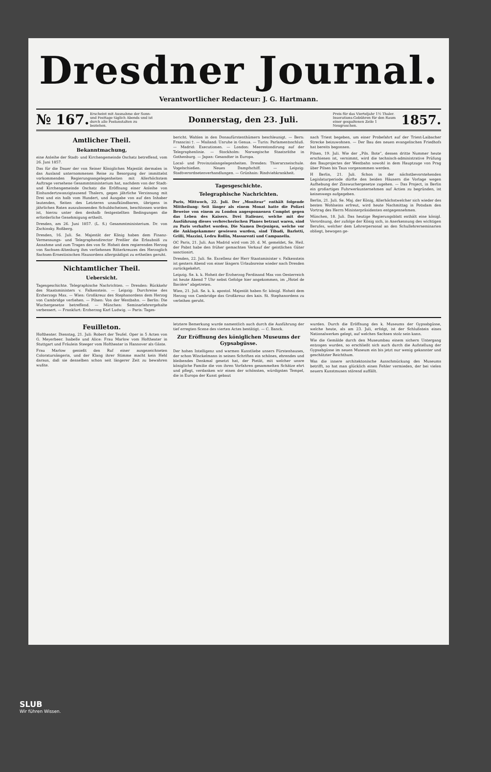Dresdner Journal.
Verantwortlicher Redacteur: J. G. Hartmann.
№ 167.
Erscheint mit Ausnahme der Sonn- und Festtage täglich Abends und ist durch alle Postanstalten zu beziehen.
Donnerstag, den 23. Juli.
Preis für das Vierteljahr 1½ Thaler. Inserations-Gebühren für den Raum einer gespaltenen Zeile 1 Neugroschen.
1857.
Amtlicher Theil.
Bekanntmachung,
eine Anleihe der Stadt- und Kirchengemeinde Oschatz betreffend, vom 26. Juni 1857.
Das für die Dauer der von Seiner Königlichen Majestät dermalen in das Ausland unternommenen Reise zu Besorgung der immittelst vorkommenden Regierungsangelegenheiten mit Allerhöchstem Auftrage versehene Gesammtministerium hat, nachdem von der Stadt- und Kirchengemeinde Oschatz die Eröffnung einer Anleihe von Einhundertzwanzigtausend Thalern, gegen jährliche Verzinsung mit Drei und ein halb vom Hundert, und Ausgabe von auf den Inhaber lautenden, Seiten des Letzteren unaufkündbaren, übrigens in jährlichen Raten auszuloosenden Schuldscheinen, beschlossen worden ist, hierzu unter den deshalb festgestellten Bedingungen die erforderliche Genehmigung ertheilt.
Dresden, am 26. Juni 1857. (L. S.) Gesammtministerium. Dr. von Zschinsky. Roßberg.
Dresden, 16. Juli. Se. Majestät der König haben dem Finanz-Vermessungs- und Telegraphendirector Preßler die Erlaubniß zu Annahme und zum Tragen des von Sr. Hoheit dem regierenden Herzog von Sachsen-Altenburg ihm verliehenen Ritterkreuzes des Herzoglich Sachsen-Ernestinischen Hausordens allergnädigst zu ertheilen geruht.
Nichtamtlicher Theil.
Uebersicht.
Tagesgeschichte. Telegraphische Nachrichten. — Dresden: Rückkehr des Staatsministers v. Falkenstein. — Leipzig: Durchreise des Erzherzogs Max. — Wien: Großkreuz des Stephanordens dem Herzog von Cambridge verliehen. — Pilsen: Von der Westbahn. — Berlin: Die Wuchergesetze betreffend. — München: Seminarlehrergehalte verbessert. — Frankfurt: Erzherzog Karl Ludwig. — Paris: Tages-
bericht. Wahlen in den Donaufürstenthümern beschleunigt. — Bern: Franscini †. — Mailand: Unruhe in Genua. — Turin: Parlamentsschluß. — Madrid: Executionen. — London: Meerestondirung auf der Telegraphenlinie. — Stockholm: Norwegische Staatsräthe in Gothenburg. — Japan: Gesandter in Europa.
Local- und Provinzialangelegenheiten. Dresden: Thierarzneischule. Vogelschießen. Neues Dampfschiff. — Leipzig: Stadtverordnetenverhandlungen. — Grünhain: Rindviehkrankheit.
Tagesgeschichte.
Telegraphische Nachrichten.
Paris, Mittwoch, 22. Juli. Der „Moniteur“ enthält folgende Mittheilung: Seit länger als einem Monat hatte die Polizei Beweise von einem zu London angesponnenen Complot gegen das Leben des Kaisers. Drei Italiener, welche mit der Ausführung dieses verbrecherischen Planes betraut waren, sind zu Paris verhaftet worden. Die Namen Derjenigen, welche vor die Anklagekammer gewiesen wurden, sind Tibadi, Barlotti, Grilli, Mazzini, Ledru Rollin, Massarenti und Campanella.
OC Paris, 21. Juli. Aus Madrid wird vom 20. d. M. gemeldet, Se. Heil. der Pabst habe den früher gemachten Verkauf der geistlichen Güter sanctionirt.
Dresden, 22. Juli. Se. Excellenz der Herr Staatsminister v. Falkenstein ist gestern Abend von einer längern Urlaubsreise wieder nach Dresden zurückgekehrt.
Leipzig. Se. k. k. Hoheit der Erzherzog Ferdinand Max von Oesterreich ist heute Abend 7 Uhr nebst Gefolge hier angekommen, im „Hotel de Bavière“ abgetreten.
Wien, 21. Juli. Se. k. k. apostol. Majestät haben Sr. königl. Hoheit dem Herzog von Cambridge das Großkreuz des kais. St. Stephanordens zu verleihen geruht.
nach Triest begeben, um einer Probefahrt auf der Triest-Laibacher Strecke beizuwohnen. — Der Bau des neuen evangelischen Friedhofs hat bereits begonnen.
Pilsen, 19. Juli. Wie der „Pils. Bote“, dessen dritte Nummer heute erschienen ist, vernimmt, wird die technisch-administrative Prüfung des Bauprojectes der Westbahn sowohl in dem Hauptzuge von Prag über Pilsen bis Taus vorgenommen werden.
H Berlin, 21. Juli. Schon in der nächstbevorstehenden Legislaturperiode dürfte den beiden Häusern die Vorlage wegen Aufhebung der Zinswuchergesetze zugehen. — Das Project, in Berlin ein großartiges Fuhrwerkunternehmen auf Actien zu begründen, ist keineswegs aufgegeben.
Berlin, 21. Juli. Se. Maj. der König, Allerhöchstwelcher sich wieder des besten Wohlseins erfreut, wird heute Nachmittag in Potsdam den Vortrag des Herrn Ministerpräsidenten entgegennehmen.
München, 18. Juli. Das heutige Regierungsblatt enthält eine königl. Verordnung, der zufolge der König sich, in Anerkennung des wichtigen Berufes, welcher dem Lehrerpersonal an den Schullehrerseminarien obliegt, bewogen ge-
Feuilleton.
Hoftheater. Dienstag, 21. Juli: Robert der Teufel. Oper in 5 Acten von G. Meyerbeer. Isabelle und Alice: Frau Marlow vom Hoftheater in Stuttgart und Fräulein Steeger vom Hoftheater in Hannover als Gäste.
Frau Marlow genießt den Ruf einer ausgezeichneten Coloratursängerin, und der Klang ihrer Stimme macht kein Hehl daraus, daß sie denselben schon seit längerer Zeit zu bewahren wußte.
letztere Bemerkung wurde namentlich auch durch die Ausführung der tief erregten Scene des vierten Actes bestätigt. — C. Banck.
Zur Eröffnung des königlichen Museums der Gypsabgüsse.
Der hohen Intelligenz und warmen Kunstliebe unsers Fürstenhauses, der schon Winckelmann in seinen Schriften ein schönes, ehrendes und bleibendes Denkmal gesetzt hat, der Pietät, mit welcher unsre königliche Familie die von ihren Vorfahren gesammelten Schätze ehrt und pflegt, verdanken wir einen der schönsten, würdigsten Tempel, die in Europa der Kunst gebaut
wurden. Durch die Eröffnung des k. Museums der Gypsabgüsse, welche heute, als am 23. Juli, erfolgt, ist der Schlußstein eines Nationalwerkes gelegt, auf welches Sachsen stolz sein kann.
Wie die Gemälde durch den Museumbau einem sichern Untergang entzogen wurden, so erschließt sich auch durch die Aufstellung der Gypsabgüsse im neuen Museum ein bis jetzt nur wenig gekannter und geschätzter Reichthum.
Was die innere architektonische Ausschmückung des Museums betrifft, so hat man glücklich einen Fehler vermieden, der bei vielen neuern Kunstmusen störend auffällt.
SLUB
Wir führen Wissen.